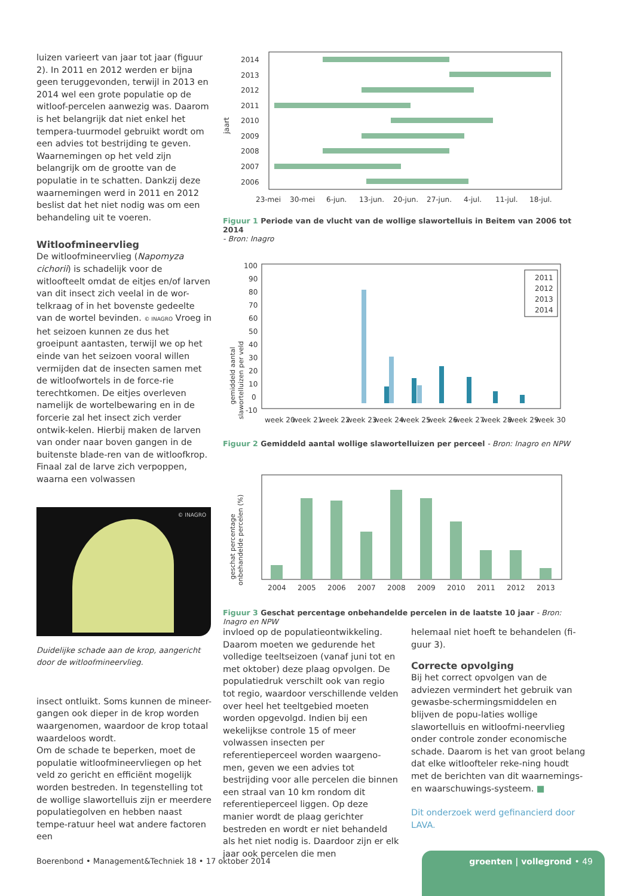luizen varieert van jaar tot jaar (figuur 2). In 2011 en 2012 werden er bijna geen teruggevonden, terwijl in 2013 en 2014 wel een grote populatie op de witloof-percelen aanwezig was. Daarom is het belangrijk dat niet enkel het tempera-tuurmodel gebruikt wordt om een advies tot bestrijding te geven. Waarnemingen op het veld zijn belangrijk om de grootte van de populatie in te schatten. Dankzij deze waarnemingen werd in 2011 en 2012 beslist dat het niet nodig was om een behandeling uit te voeren.
Witloofmineervlieg
De witloofmineervlieg (Napomyza cichorii) is schadelijk voor de witloofteelt omdat de eitjes en/of larven van dit insect zich veelal in de wor-telkraag of in het bovenste gedeelte van de wortel bevinden. © INAGRO Vroeg in het seizoen kunnen ze dus het groeipunt aantasten, terwijl we op het einde van het seizoen vooral willen vermijden dat de insecten samen met de witloofwortels in de force-rie terechtkomen. De eitjes overleven namelijk de wortelbewaring en in de forcerie zal het insect zich verder ontwik-kelen. Hierbij maken de larven van onder naar boven gangen in de buitenste blade-ren van de witloofkrop. Finaal zal de larve zich verpoppen, waarna een volwassen
© INAGRO
Duidelijke schade aan de krop, aangericht door de witloofmineervlieg.
insect ontluikt. Soms kunnen de mineer-gangen ook dieper in de krop worden waargenomen, waardoor de krop totaal waardeloos wordt.
Om de schade te beperken, moet de populatie witloofmineervliegen op het veld zo gericht en efficiënt mogelijk worden bestreden. In tegenstelling tot de wollige slawortelluis zijn er meerdere populatiegolven en hebben naast tempe-ratuur heel wat andere factoren een
jaart
2014
2013
2012
2011
2010
2009
2008
2007
2006
23-mei
30-mei
6-jun.
13-jun.
20-jun.
27-jun.
4-jul.
11-jul.
18-jul.
Figuur 1 Periode van de vlucht van de wollige slawortelluis in Beitem van 2006 tot 2014
- Bron: Inagro
gemiddeld aantal
slawortelluizen per veld
100
90
80
70
60
50
40
30
20
10
0
-10
week 20
week 21
week 22
week 23
week 24
week 25
week 26
week 27
week 28
week 29
week 30
2011
2012
2013
2014
Figuur 2 Gemiddeld aantal wollige slawortelluizen per perceel - Bron: Inagro en NPW
geschat percentage
onbehandelde percelen (%)
2004
2005
2006
2007
2008
2009
2010
2011
2012
2013
Figuur 3 Geschat percentage onbehandelde percelen in de laatste 10 jaar - Bron: Inagro en NPW
invloed op de populatieontwikkeling. Daarom moeten we gedurende het volledige teeltseizoen (vanaf juni tot en met oktober) deze plaag opvolgen. De populatiedruk verschilt ook van regio tot regio, waardoor verschillende velden over heel het teeltgebied moeten worden opgevolgd. Indien bij een wekelijkse controle 15 of meer volwassen insecten per referentieperceel worden waargeno-men, geven we een advies tot bestrijding voor alle percelen die binnen een straal van 10 km rondom dit referentieperceel liggen. Op deze manier wordt de plaag gerichter bestreden en wordt er niet behandeld als het niet nodig is. Daardoor zijn er elk jaar ook percelen die men
helemaal niet hoeft te behandelen (fi-guur 3).
Correcte opvolging
Bij het correct opvolgen van de adviezen vermindert het gebruik van gewasbe-schermingsmiddelen en blijven de popu-laties wollige slawortelluis en witloofmi-neervlieg onder controle zonder economische schade. Daarom is het van groot belang dat elke witloofteler reke-ning houdt met de berichten van dit waarnemings- en waarschuwings-systeem. ■
Dit onderzoek werd gefinancierd door LAVA.
Boerenbond • Management&Techniek 18 • 17 oktober 2014
groenten | vollegrond • 49